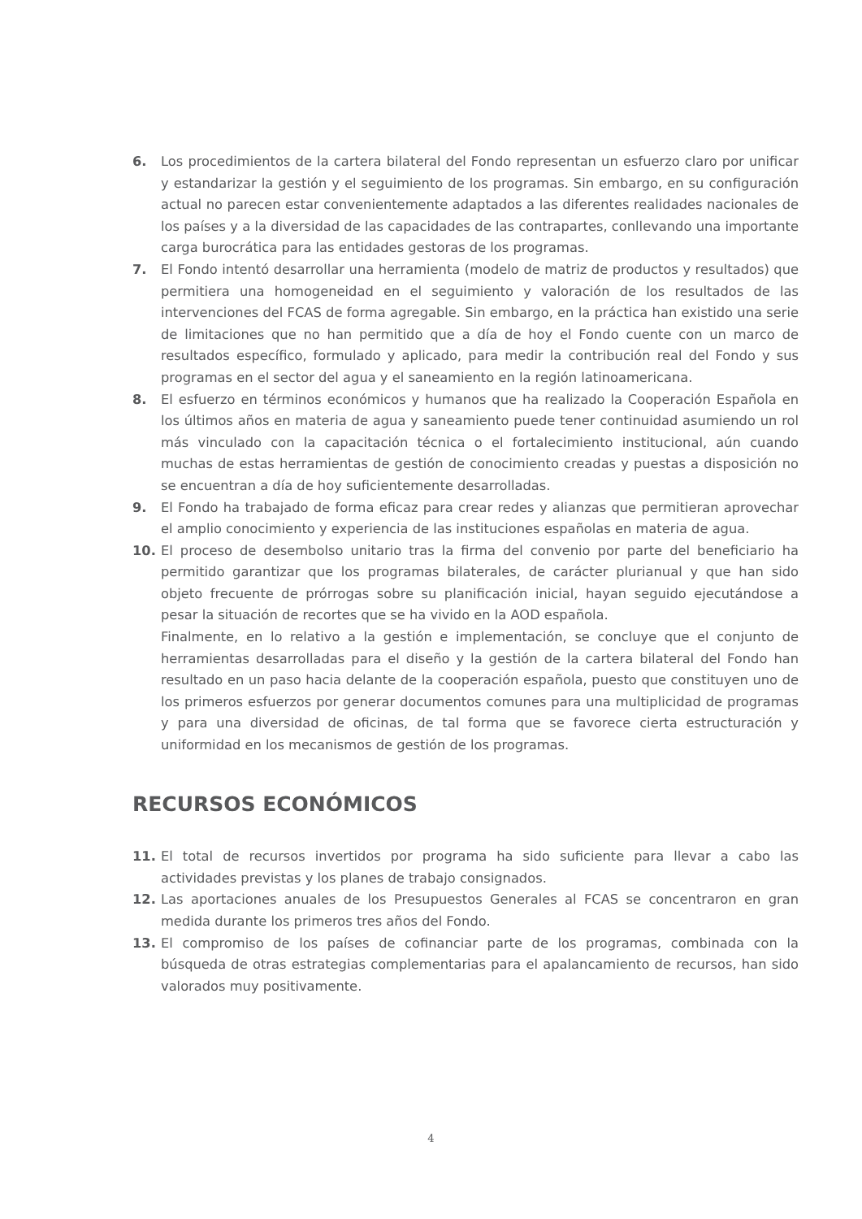6. Los procedimientos de la cartera bilateral del Fondo representan un esfuerzo claro por unificar y estandarizar la gestión y el seguimiento de los programas. Sin embargo, en su configuración actual no parecen estar convenientemente adaptados a las diferentes realidades nacionales de los países y a la diversidad de las capacidades de las contrapartes, conllevando una importante carga burocrática para las entidades gestoras de los programas.
7. El Fondo intentó desarrollar una herramienta (modelo de matriz de productos y resultados) que permitiera una homogeneidad en el seguimiento y valoración de los resultados de las intervenciones del FCAS de forma agregable. Sin embargo, en la práctica han existido una serie de limitaciones que no han permitido que a día de hoy el Fondo cuente con un marco de resultados específico, formulado y aplicado, para medir la contribución real del Fondo y sus programas en el sector del agua y el saneamiento en la región latinoamericana.
8. El esfuerzo en términos económicos y humanos que ha realizado la Cooperación Española en los últimos años en materia de agua y saneamiento puede tener continuidad asumiendo un rol más vinculado con la capacitación técnica o el fortalecimiento institucional, aún cuando muchas de estas herramientas de gestión de conocimiento creadas y puestas a disposición no se encuentran a día de hoy suficientemente desarrolladas.
9. El Fondo ha trabajado de forma eficaz para crear redes y alianzas que permitieran aprovechar el amplio conocimiento y experiencia de las instituciones españolas en materia de agua.
10. El proceso de desembolso unitario tras la firma del convenio por parte del beneficiario ha permitido garantizar que los programas bilaterales, de carácter plurianual y que han sido objeto frecuente de prórrogas sobre su planificación inicial, hayan seguido ejecutándose a pesar la situación de recortes que se ha vivido en la AOD española.
Finalmente, en lo relativo a la gestión e implementación, se concluye que el conjunto de herramientas desarrolladas para el diseño y la gestión de la cartera bilateral del Fondo han resultado en un paso hacia delante de la cooperación española, puesto que constituyen uno de los primeros esfuerzos por generar documentos comunes para una multiplicidad de programas y para una diversidad de oficinas, de tal forma que se favorece cierta estructuración y uniformidad en los mecanismos de gestión de los programas.
RECURSOS ECONÓMICOS
11. El total de recursos invertidos por programa ha sido suficiente para llevar a cabo las actividades previstas y los planes de trabajo consignados.
12. Las aportaciones anuales de los Presupuestos Generales al FCAS se concentraron en gran medida durante los primeros tres años del Fondo.
13. El compromiso de los países de cofinanciar parte de los programas, combinada con la búsqueda de otras estrategias complementarias para el apalancamiento de recursos, han sido valorados muy positivamente.
4